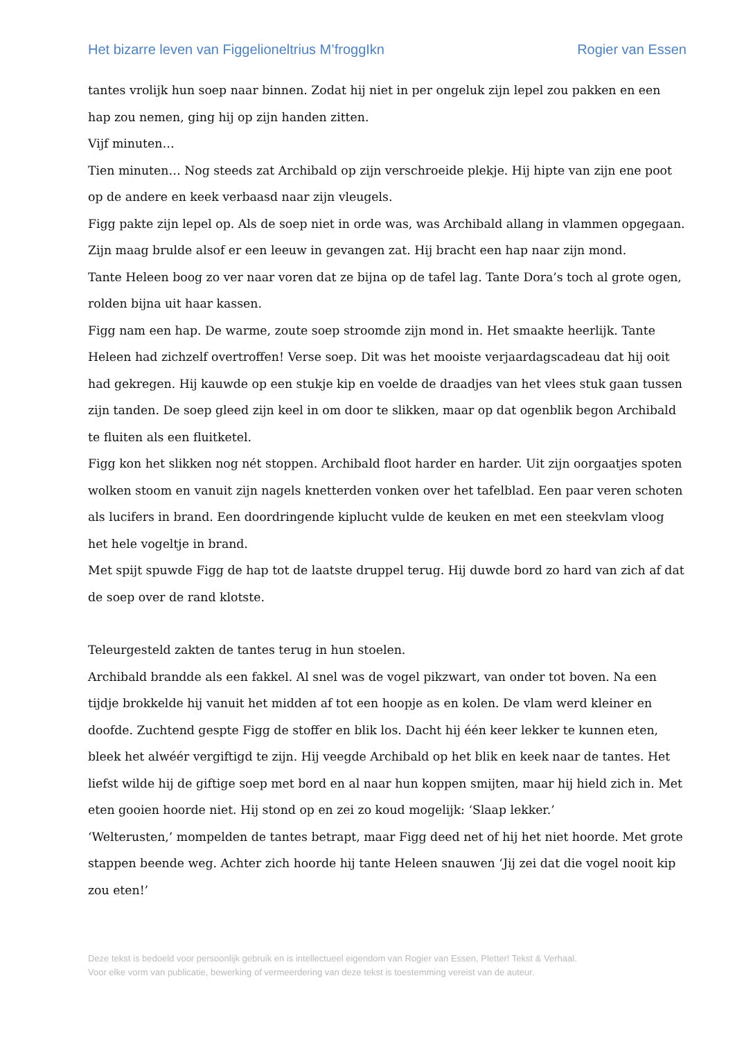Het bizarre leven van Figgelioneltrius M’froggIkn Rogier van Essen
tantes vrolijk hun soep naar binnen. Zodat hij niet in per ongeluk zijn lepel zou pakken en een hap zou nemen, ging hij op zijn handen zitten.
Vijf minuten…
Tien minuten… Nog steeds zat Archibald op zijn verschroeide plekje. Hij hipte van zijn ene poot op de andere en keek verbaasd naar zijn vleugels.
Figg pakte zijn lepel op. Als de soep niet in orde was, was Archibald allang in vlammen opgegaan. Zijn maag brulde alsof er een leeuw in gevangen zat. Hij bracht een hap naar zijn mond.
Tante Heleen boog zo ver naar voren dat ze bijna op de tafel lag. Tante Dora’s toch al grote ogen, rolden bijna uit haar kassen.
Figg nam een hap. De warme, zoute soep stroomde zijn mond in. Het smaakte heerlijk. Tante Heleen had zichzelf overtroffen! Verse soep. Dit was het mooiste verjaardagscadeau dat hij ooit had gekregen. Hij kauwde op een stukje kip en voelde de draadjes van het vlees stuk gaan tussen zijn tanden. De soep gleed zijn keel in om door te slikken, maar op dat ogenblik begon Archibald te fluiten als een fluitketel.
Figg kon het slikken nog nét stoppen. Archibald floot harder en harder. Uit zijn oorgaatjes spoten wolken stoom en vanuit zijn nagels knetterden vonken over het tafelblad. Een paar veren schoten als lucifers in brand. Een doordringende kiplucht vulde de keuken en met een steekvlam vloog het hele vogeltje in brand.
Met spijt spuwde Figg de hap tot de laatste druppel terug. Hij duwde bord zo hard van zich af dat de soep over de rand klotste.
Teleurgesteld zakten de tantes terug in hun stoelen.
Archibald brandde als een fakkel. Al snel was de vogel pikzwart, van onder tot boven. Na een tijdje brokkelde hij vanuit het midden af tot een hoopje as en kolen. De vlam werd kleiner en doofde. Zuchtend gespte Figg de stoffer en blik los. Dacht hij één keer lekker te kunnen eten, bleek het alwéér vergiftigd te zijn. Hij veegde Archibald op het blik en keek naar de tantes. Het liefst wilde hij de giftige soep met bord en al naar hun koppen smijten, maar hij hield zich in. Met eten gooien hoorde niet. Hij stond op en zei zo koud mogelijk: ‘Slaap lekker.’
‘Welterusten,’ mompelden de tantes betrapt, maar Figg deed net of hij het niet hoorde. Met grote stappen beende weg. Achter zich hoorde hij tante Heleen snauwen ‘Jij zei dat die vogel nooit kip zou eten!’
Deze tekst is bedoeld voor persoonlijk gebruik en is intellectueel eigendom van Rogier van Essen, Pletter! Tekst & Verhaal.
Voor elke vorm van publicatie, bewerking of vermeerdering van deze tekst is toestemming vereist van de auteur.